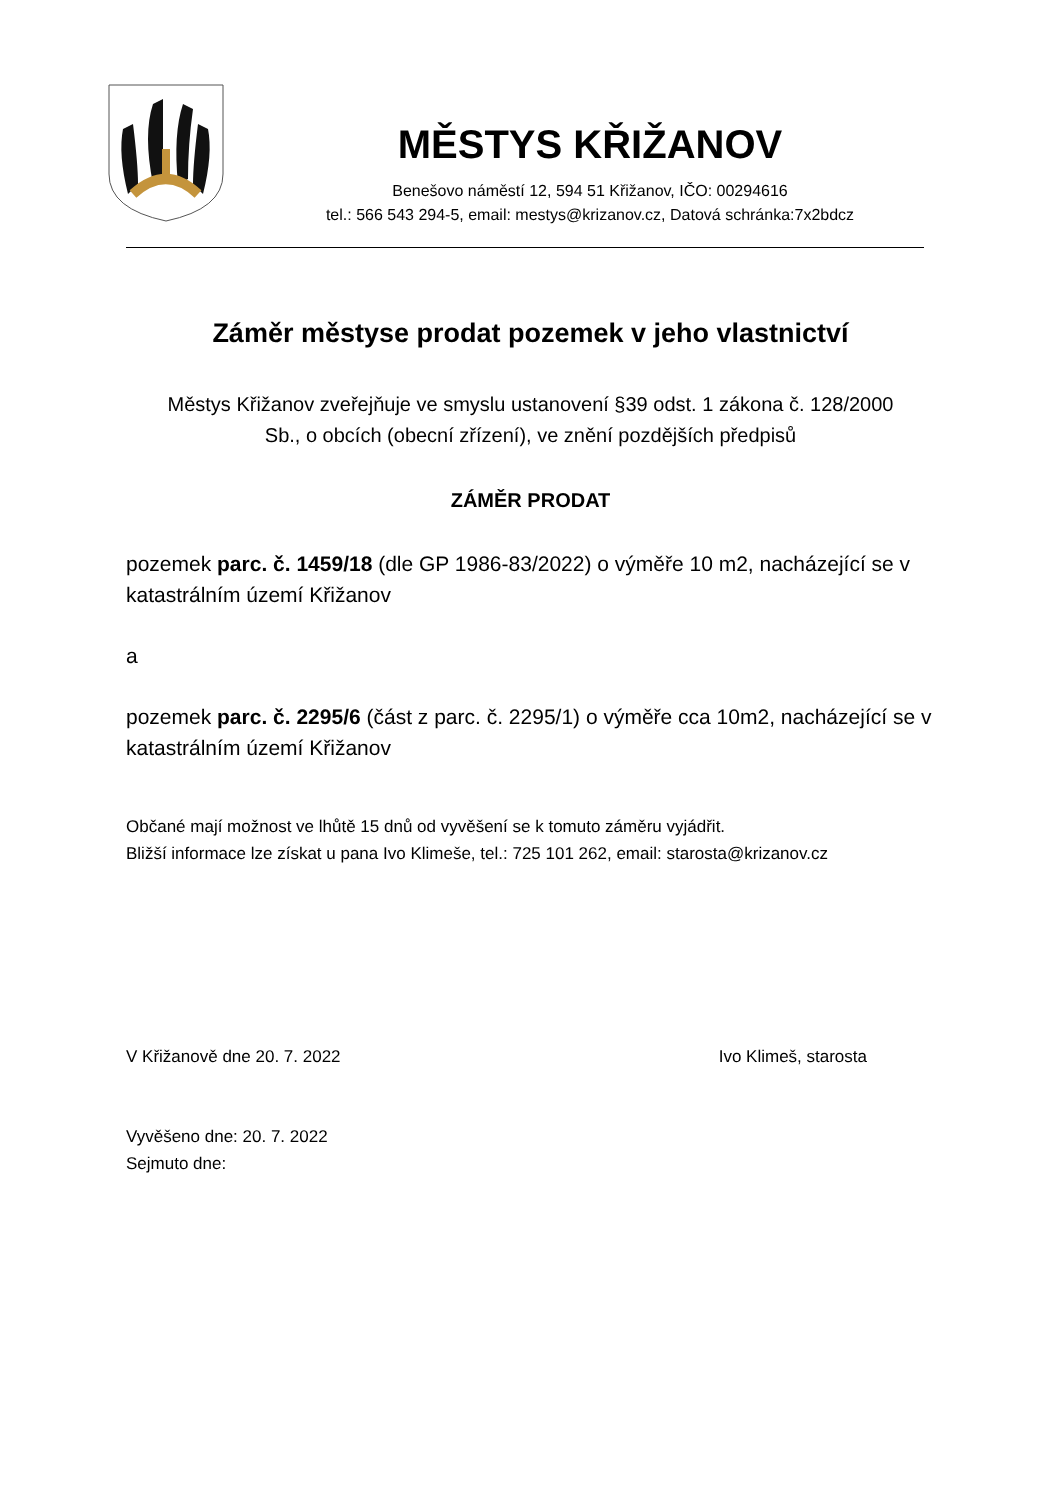MĚSTYS KŘIŽANOV
Benešovo náměstí 12, 594 51 Křižanov, IČO: 00294616
tel.: 566 543 294-5, email: mestys@krizanov.cz, Datová schránka:7x2bdcz
Záměr městyse prodat pozemek v jeho vlastnictví
Městys Křižanov zveřejňuje ve smyslu ustanovení §39 odst. 1 zákona č. 128/2000 Sb., o obcích (obecní zřízení), ve znění pozdějších předpisů
ZÁMĚR PRODAT
pozemek parc. č. 1459/18 (dle GP 1986-83/2022) o výměře 10 m2, nacházející se v katastrálním území Křižanov
a
pozemek parc. č. 2295/6 (část z parc. č. 2295/1) o výměře cca 10m2, nacházející se v katastrálním území Křižanov
Občané mají možnost ve lhůtě 15 dnů od vyvěšení se k tomuto záměru vyjádřit.
Bližší informace lze získat u pana Ivo Klimeše, tel.: 725 101 262, email: starosta@krizanov.cz
V Křižanově dne 20. 7. 2022 Ivo Klimeš, starosta
Vyvěšeno dne: 20. 7. 2022
Sejmuto dne: